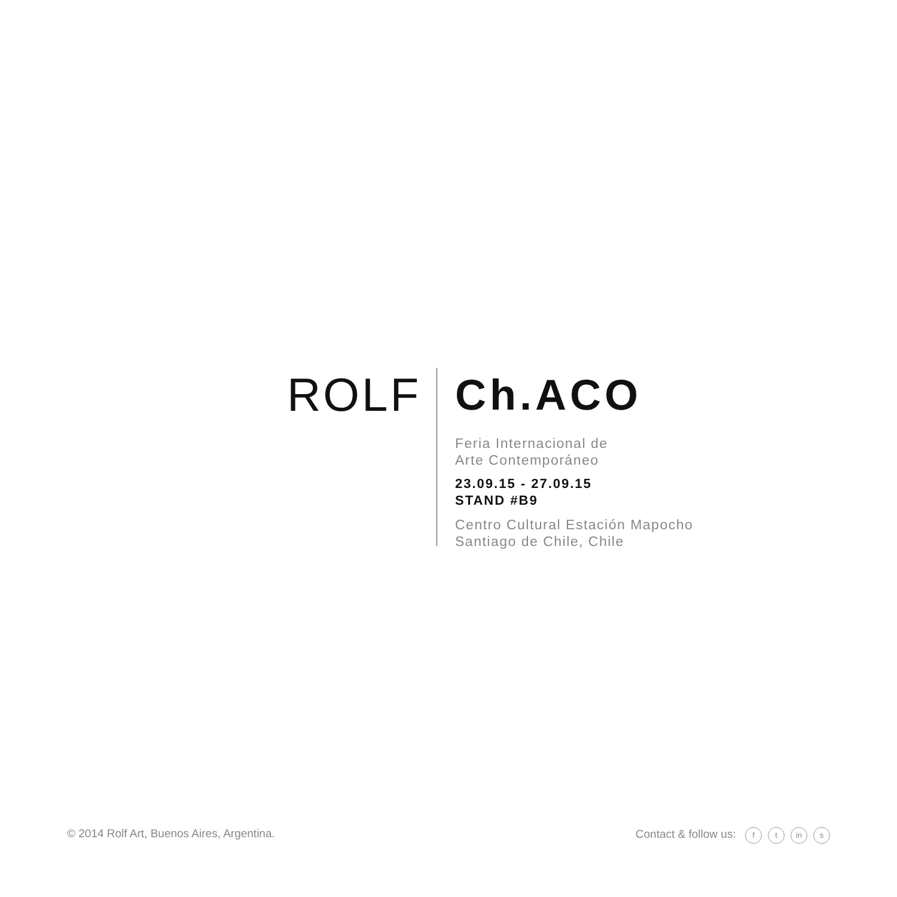ROLF
Ch.ACO
Feria Internacional de
Arte Contemporáneo
23.09.15 - 27.09.15
STAND #B9
Centro Cultural Estación Mapocho
Santiago de Chile, Chile
© 2014 Rolf Art, Buenos Aires, Argentina.
Contact & follow us: f t in s